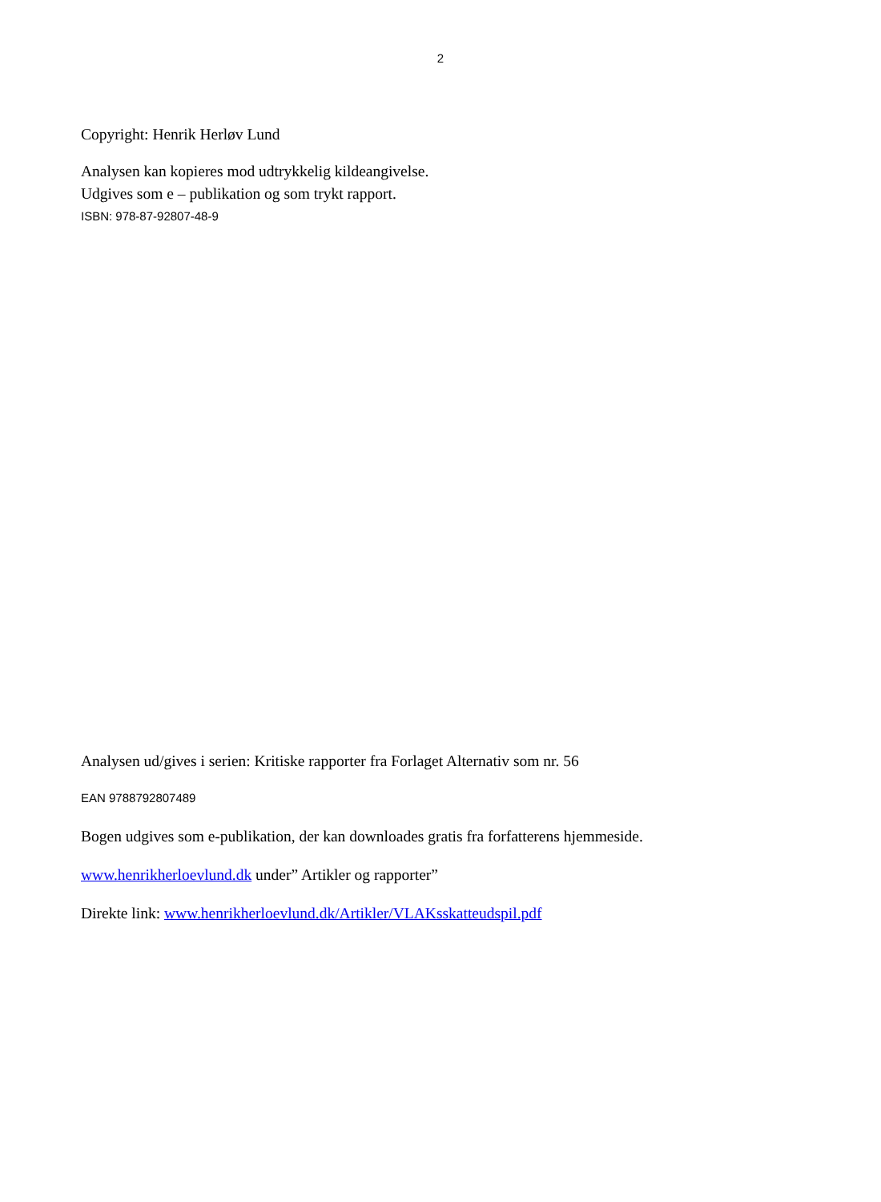2
Copyright: Henrik Herløv Lund
Analysen kan kopieres mod udtrykkelig kildeangivelse.
Udgives som e – publikation og som trykt rapport.
ISBN: 978-87-92807-48-9
Analysen ud/gives i serien: Kritiske rapporter fra Forlaget Alternativ som nr. 56
EAN 9788792807489
Bogen udgives som e-publikation, der kan downloades gratis fra forfatterens hjemmeside.
www.henrikherloevlund.dk under” Artikler og rapporter”
Direkte link: www.henrikherloevlund.dk/Artikler/VLAKsskatteudspil.pdf